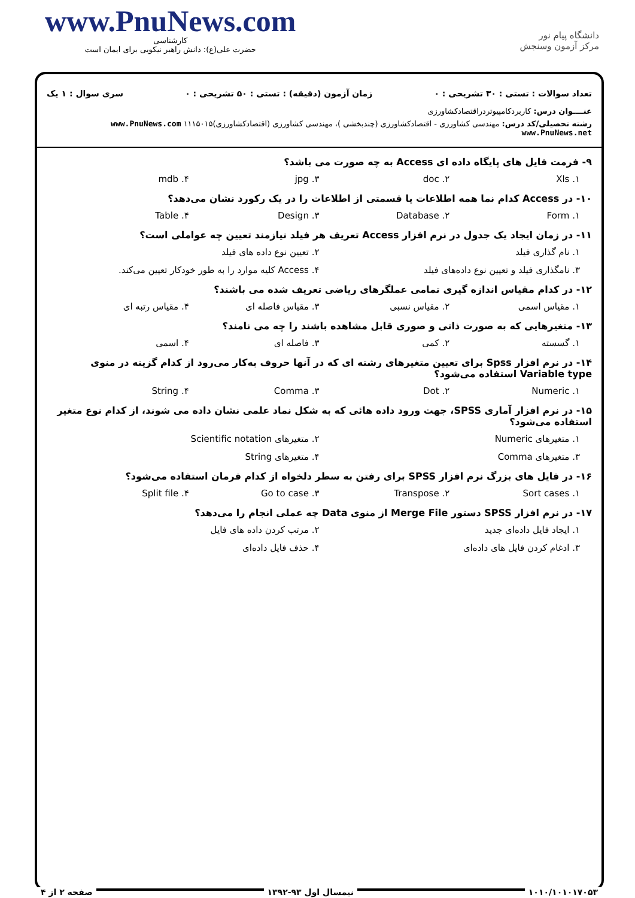www.PnuNews.com
کارشناسی
حضرت علی(ع): دانش راهبر نیکویی برای ایمان است
دانشگاه پیام نور
مرکز آزمون وسنجش
تعداد سوالات : تستی : ۳۰ تشریحی : ۰ زمان آزمون (دقیقه) : تستی : ۵۰ تشریحی : ۰ سری سوال : ۱ یک
عنــــوان درس: کاربردکامپیوتردراقتصادکشاورزی
رشته تحصیلی/کد درس: مهندسی کشاورزی - اقتصادکشاورزی (چندبخشی )، مهندسی کشاورزی (اقتصادکشاورزی)۱۱۱۵۰۱۵ www.PnuNews.com www.PnuNews.net
۹- فرمت فایل های پایگاه داده ای Access به چه صورت می باشد؟
۱. Xls ۲. doc ۳. jpg ۴. mdb
۱۰- در Access کدام نما همه اطلاعات یا قسمتی از اطلاعات را در یک رکورد نشان می‌دهد؟
۱. Form ۲. Database ۳. Design ۴. Table
۱۱- در زمان ایجاد یک جدول در نرم افزار Access تعریف هر فیلد نیازمند تعیین چه عواملی است؟
۱. نام گذاری فیلد ۲. تعیین نوع داده های فیلد
۳. نامگذاری فیلد و تعیین نوع داده‌های فیلد ۴. Access کلیه موارد را به طور خودکار تعیین می‌کند.
۱۲- در کدام مقیاس اندازه گیری تمامی عملگرهای ریاضی تعریف شده می باشند؟
۱. مقیاس اسمی ۲. مقیاس نسبی ۳. مقیاس فاصله ای ۴. مقیاس رتبه ای
۱۳- متغیرهایی که به صورت ذاتی و صوری قابل مشاهده باشند را چه می نامند؟
۱. گسسته ۲. کمی ۳. فاصله ای ۴. اسمی
۱۴- در نرم افزار Spss برای تعیین متغیرهای رشته ای که در آنها حروف به‌کار می‌رود از کدام گزینه در منوی Variable type استفاده می‌شود؟
۱. Numeric ۲. Dot ۳. Comma ۴. String
۱۵- در نرم افزار آماری SPSS، جهت ورود داده هائی که به شکل نماد علمی نشان داده می شوند، از کدام نوع متغیر استفاده می‌شود؟
۱. متغیرهای Numeric ۲. متغیرهای Scientific notation
۳. متغیرهای Comma ۴. متغیرهای String
۱۶- در فایل های بزرگ نرم افزار SPSS برای رفتن به سطر دلخواه از کدام فرمان استفاده می‌شود؟
۱. Sort cases ۲. Transpose ۳. Go to case ۴. Split file
۱۷- در نرم افزار SPSS دستور Merge File از منوی Data چه عملی انجام را می‌دهد؟
۱. ایجاد فایل داده‌ای جدید ۲. مرتب کردن داده های فایل
۳. ادغام کردن فایل های داده‌ای ۴. حذف فایل داده‌ای
۱۰۱۰/۱۰۱۰۱۷۰۵۳ نیمسال اول ۹۳-۱۳۹۲ صفحه ۲ از ۴